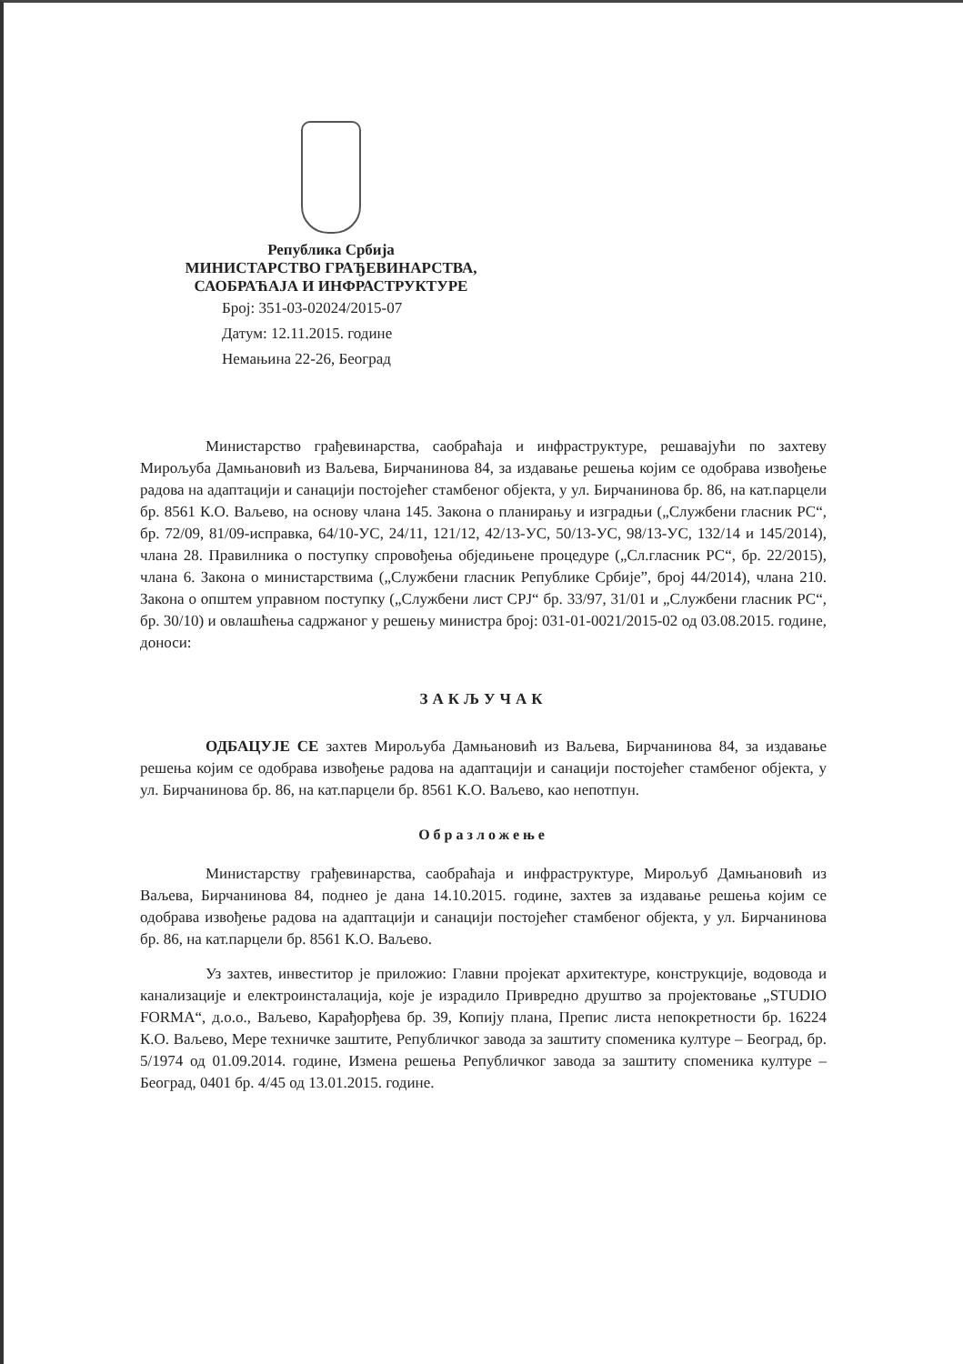Република Србија
МИНИСТАРСТВО ГРАЂЕВИНАРСТВА,
САОБРАЋАЈА И ИНФРАСТРУКТУРЕ
Број: 351-03-02024/2015-07
Датум: 12.11.2015. године
Немањина 22-26, Београд
Министарство грађевинарства, саобраћаја и инфраструктуре, решавајући по захтеву Мирољуба Дамњановић из Ваљева, Бирчанинова 84, за издавање решења којим се одобрава извођење радова на адаптацији и санацији постојећег стамбеног објекта, у ул. Бирчанинова бр. 86, на кат.парцели бр. 8561 К.О. Ваљево, на основу члана 145. Закона о планирању и изградњи („Службени гласник РС“, бр. 72/09, 81/09-исправка, 64/10-УС, 24/11, 121/12, 42/13-УС, 50/13-УС, 98/13-УС, 132/14 и 145/2014), члана 28. Правилника о поступку спровођења обједињене процедуре („Сл.гласник РС“, бр. 22/2015), члана 6. Закона о министарствима („Службени гласник Републике Србије”, број 44/2014), члана 210. Закона о општем управном поступку („Службени лист СРЈ“ бр. 33/97, 31/01 и „Службени гласник РС“, бр. 30/10) и овлашћења садржаног у решењу министра број: 031-01-0021/2015-02 од 03.08.2015. године, доноси:
ЗАКЉУЧАК
ОДБАЦУЈЕ СЕ захтев Мирољуба Дамњановић из Ваљева, Бирчанинова 84, за издавање решења којим се одобрава извођење радова на адаптацији и санацији постојећег стамбеног објекта, у ул. Бирчанинова бр. 86, на кат.парцели бр. 8561 К.О. Ваљево, као непотпун.
Образложење
Министарству грађевинарства, саобраћаја и инфраструктуре, Мирољуб Дамњановић из Ваљева, Бирчанинова 84, поднео је дана 14.10.2015. године, захтев за издавање решења којим се одобрава извођење радова на адаптацији и санацији постојећег стамбеног објекта, у ул. Бирчанинова бр. 86, на кат.парцели бр. 8561 К.О. Ваљево.
Уз захтев, инвеститор је приложио: Главни пројекат архитектуре, конструкције, водовода и канализације и електроинсталација, које је израдило Привредно друштво за пројектовање „STUDIO FORMA“, д.о.о., Ваљево, Карађорђева бр. 39, Копију плана, Препис листа непокретности бр. 16224 К.О. Ваљево, Мере техничке заштите, Републичког завода за заштиту споменика културе – Београд, бр. 5/1974 од 01.09.2014. године, Измена решења Републичког завода за заштиту споменика културе – Београд, 0401 бр. 4/45 од 13.01.2015. године.